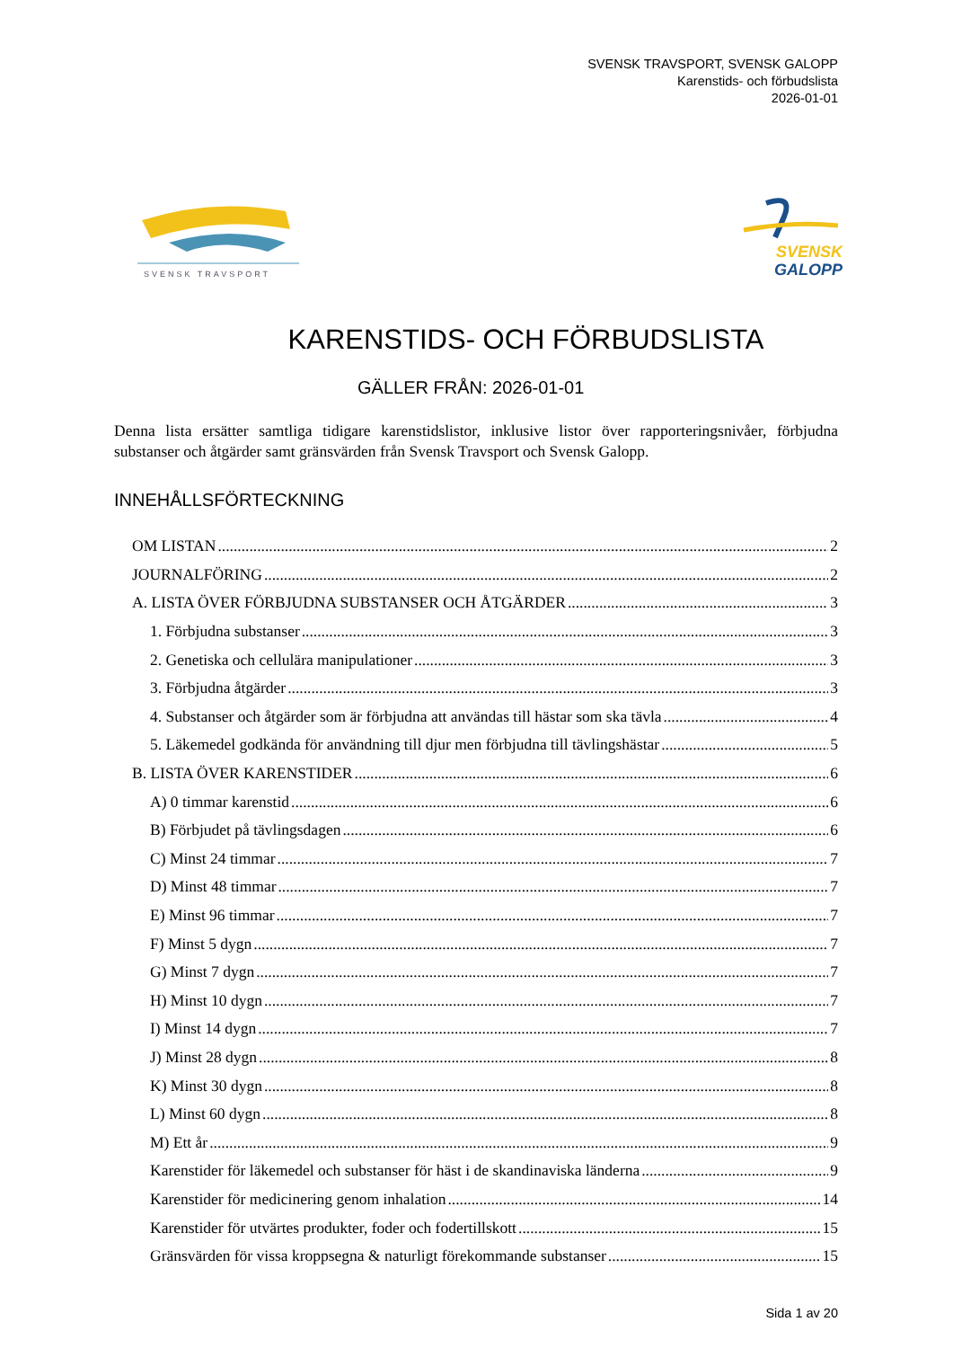SVENSK TRAVSPORT, SVENSK GALOPP
Karenstids- och förbudslista
2026-01-01
SVENSK TRAVSPORT
SVENSK
GALOPP
KARENSTIDS- OCH FÖRBUDSLISTA
GÄLLER FRÅN: 2026-01-01
Denna lista ersätter samtliga tidigare karenstidslistor, inklusive listor över rapporteringsnivåer, förbjudna substanser och åtgärder samt gränsvärden från Svensk Travsport och Svensk Galopp.
INNEHÅLLSFÖRTECKNING
OM LISTAN 2
JOURNALFÖRING 2
A. LISTA ÖVER FÖRBJUDNA SUBSTANSER OCH ÅTGÄRDER 3
1. Förbjudna substanser 3
2. Genetiska och cellulära manipulationer 3
3. Förbjudna åtgärder 3
4. Substanser och åtgärder som är förbjudna att användas till hästar som ska tävla 4
5. Läkemedel godkända för användning till djur men förbjudna till tävlingshästar 5
B. LISTA ÖVER KARENSTIDER 6
A) 0 timmar karenstid 6
B) Förbjudet på tävlingsdagen 6
C) Minst 24 timmar 7
D) Minst 48 timmar 7
E) Minst 96 timmar 7
F) Minst 5 dygn 7
G) Minst 7 dygn 7
H) Minst 10 dygn 7
I) Minst 14 dygn 7
J) Minst 28 dygn 8
K) Minst 30 dygn 8
L) Minst 60 dygn 8
M) Ett år 9
Karenstider för läkemedel och substanser för häst i de skandinaviska länderna 9
Karenstider för medicinering genom inhalation 14
Karenstider för utvärtes produkter, foder och fodertillskott 15
Gränsvärden för vissa kroppsegna & naturligt förekommande substanser 15
Sida 1 av 20